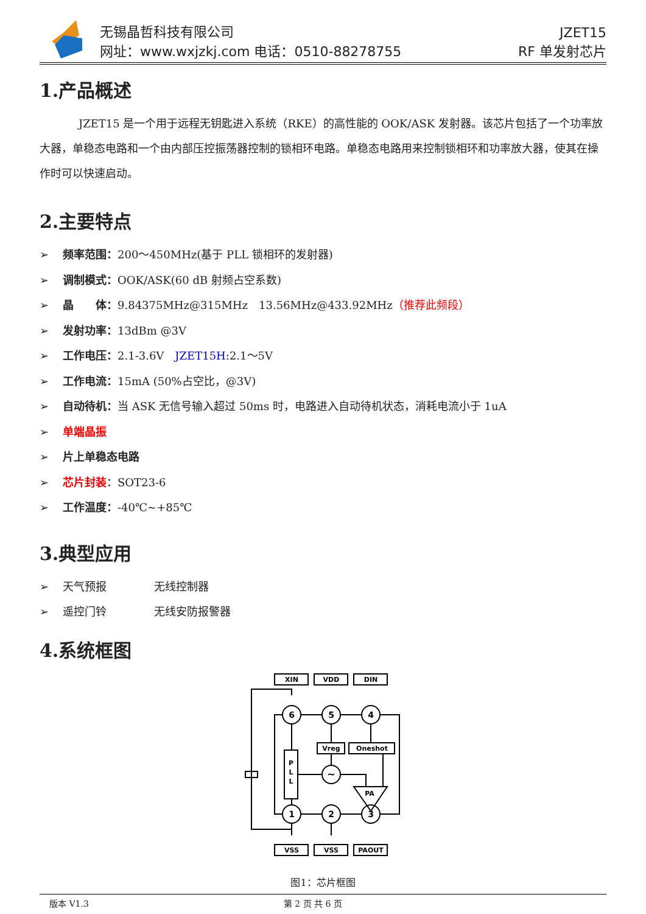无锡晶哲科技有限公司
网址：www.wxjzkj.com 电话：0510-88278755
JZET15
RF 单发射芯片
1.产品概述
JZET15 是一个用于远程无钥匙进入系统（RKE）的高性能的 OOK/ASK 发射器。该芯片包括了一个功率放大器，单稳态电路和一个由内部压控振荡器控制的锁相环电路。单稳态电路用来控制锁相环和功率放大器，使其在操作时可以快速启动。
2.主要特点
➢ 频率范围：200～450MHz(基于 PLL 锁相环的发射器)
➢ 调制模式：OOK/ASK(60 dB 射频占空系数)
➢ 晶　　体：9.84375MHz@315MHz　13.56MHz@433.92MHz（推荐此频段）
➢ 发射功率：13dBm @3V
➢ 工作电压：2.1-3.6V　JZET15H: 2.1～5V
➢ 工作电流：15mA (50%占空比，@3V)
➢ 自动待机：当 ASK 无信号输入超过 50ms 时，电路进入自动待机状态，消耗电流小于 1uA
➢ 单端晶振
➢ 片上单稳态电路
➢ 芯片封装：SOT23-6
➢ 工作温度：-40℃~+85℃
3.典型应用
➢ 天气预报 无线控制器
➢ 遥控门铃 无线安防报警器
4.系统框图
XIN
VDD
DIN
VSS
VSS
PAOUT
6
5
4
1
2
3
P
L
L
Vreg
Oneshot
PA
~
图1：芯片框图
版本 V1.3 第 2 页 共 6 页